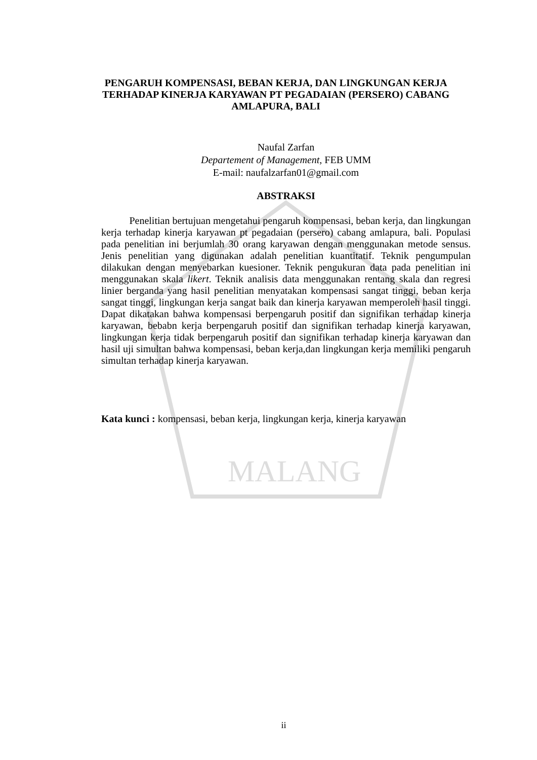MALANG
PENGARUH KOMPENSASI, BEBAN KERJA, DAN LINGKUNGAN KERJA TERHADAP KINERJA KARYAWAN PT PEGADAIAN (PERSERO) CABANG AMLAPURA, BALI
Naufal Zarfan
Departement of Management, FEB UMM
E-mail: naufalzarfan01@gmail.com
ABSTRAKSI
Penelitian bertujuan mengetahui pengaruh kompensasi, beban kerja, dan lingkungan kerja terhadap kinerja karyawan pt pegadaian (persero) cabang amlapura, bali. Populasi pada penelitian ini berjumlah 30 orang karyawan dengan menggunakan metode sensus. Jenis penelitian yang digunakan adalah penelitian kuantitatif. Teknik pengumpulan dilakukan dengan menyebarkan kuesioner. Teknik pengukuran data pada penelitian ini menggunakan skala likert. Teknik analisis data menggunakan rentang skala dan regresi linier berganda yang hasil penelitian menyatakan kompensasi sangat tinggi, beban kerja sangat tinggi, lingkungan kerja sangat baik dan kinerja karyawan memperoleh hasil tinggi. Dapat dikatakan bahwa kompensasi berpengaruh positif dan signifikan terhadap kinerja karyawan, bebabn kerja berpengaruh positif dan signifikan terhadap kinerja karyawan, lingkungan kerja tidak berpengaruh positif dan signifikan terhadap kinerja karyawan dan hasil uji simultan bahwa kompensasi, beban kerja,dan lingkungan kerja memiliki pengaruh simultan terhadap kinerja karyawan.
Kata kunci : kompensasi, beban kerja, lingkungan kerja, kinerja karyawan
ii